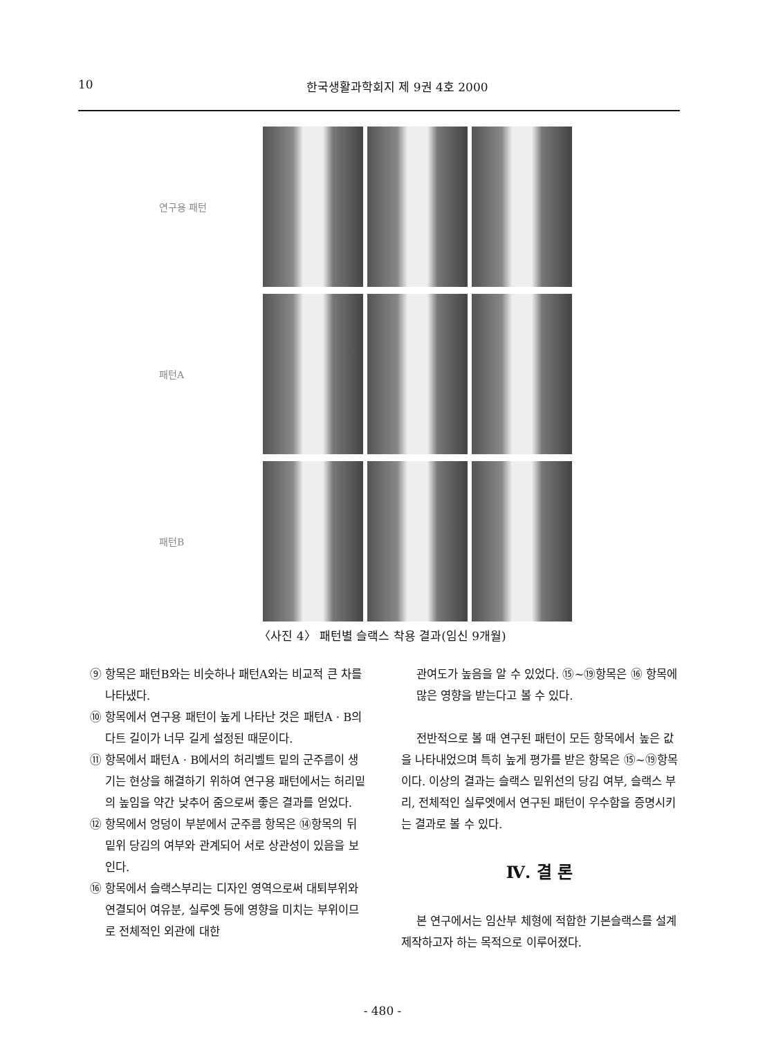10 한국생활과학회지 제 9권 4호 2000
연구용 패턴
패턴A
패턴B
〈사진 4〉 패턴별 슬랙스 착용 결과(임신 9개월)
⑨ 항목은 패턴B와는 비슷하나 패턴A와는 비교적 큰 차를 나타냈다.
⑩ 항목에서 연구용 패턴이 높게 나타난 것은 패턴A · B의 다트 길이가 너무 길게 설정된 때문이다.
⑪ 항목에서 패턴A · B에서의 허리벨트 밑의 군주름이 생기는 현상을 해결하기 위하여 연구용 패턴에서는 허리밑의 높임을 약간 낮추어 줌으로써 좋은 결과를 얻었다.
⑫ 항목에서 엉덩이 부분에서 군주름 항목은 ⑭항목의 뒤밑위 당김의 여부와 관계되어 서로 상관성이 있음을 보인다.
⑯ 항목에서 슬랙스부리는 디자인 영역으로써 대퇴부위와 연결되어 여유분, 실루엣 등에 영향을 미치는 부위이므로 전체적인 외관에 대한
관여도가 높음을 알 수 있었다. ⑮~⑲항목은 ⑯ 항목에 많은 영향을 받는다고 볼 수 있다.
전반적으로 볼 때 연구된 패턴이 모든 항목에서 높은 값을 나타내었으며 특히 높게 평가를 받은 항목은 ⑮~⑲항목이다. 이상의 결과는 슬랙스 밑위선의 당김 여부, 슬랙스 부리, 전체적인 실루엣에서 연구된 패턴이 우수함을 증명시키는 결과로 볼 수 있다.
Ⅳ. 결 론
본 연구에서는 임산부 체형에 적합한 기본슬랙스를 설계제작하고자 하는 목적으로 이루어졌다.
- 480 -